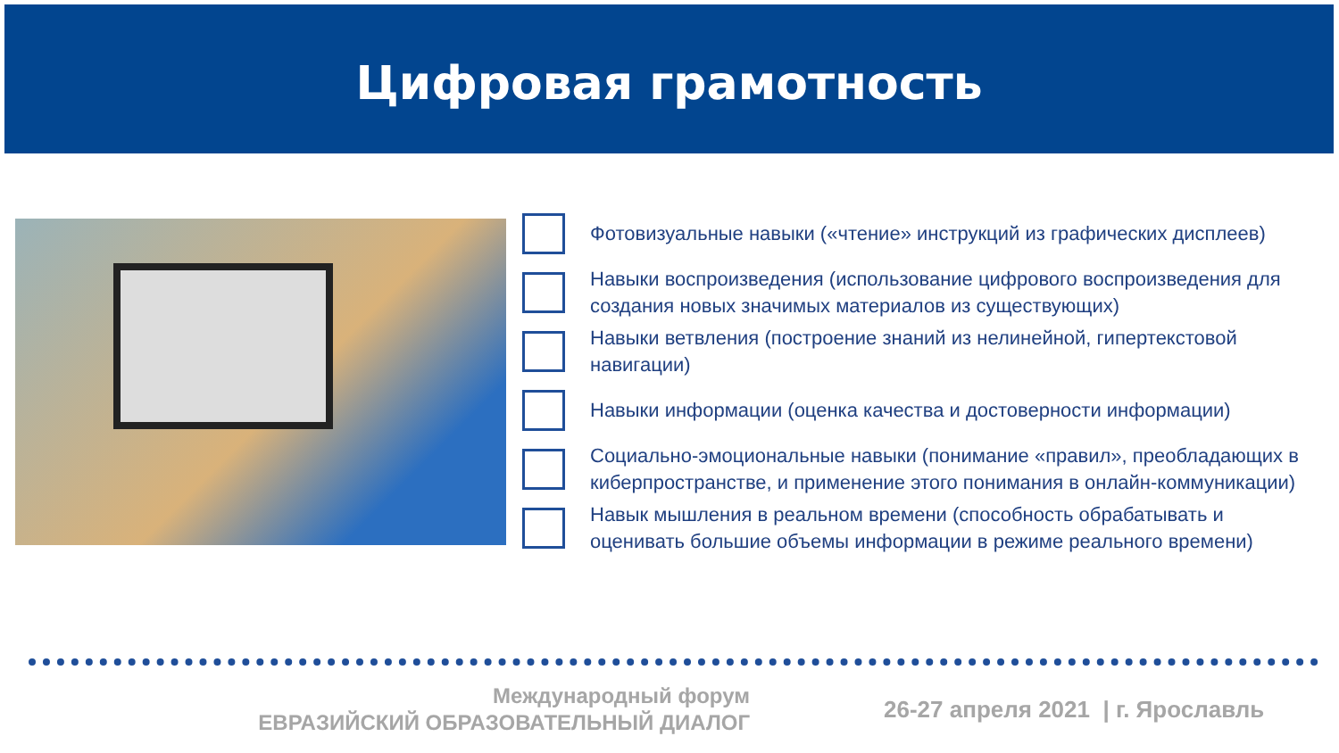Цифровая грамотность
Фотовизуальные навыки («чтение» инструкций из графических дисплеев)
Навыки воспроизведения (использование цифрового воспроизведения для создания новых значимых материалов из существующих)
Навыки ветвления (построение знаний из нелинейной, гипертекстовой навигации)
Навыки информации (оценка качества и достоверности информации)
Социально-эмоциональные навыки (понимание «правил», преобладающих в киберпространстве, и применение этого понимания в онлайн-коммуникации)
Навык мышления в реальном времени (способность обрабатывать и оценивать большие объемы информации в режиме реального времени)
Международный форум
ЕВРАЗИЙСКИЙ ОБРАЗОВАТЕЛЬНЫЙ ДИАЛОГ
26-27 апреля 2021 | г. Ярославль